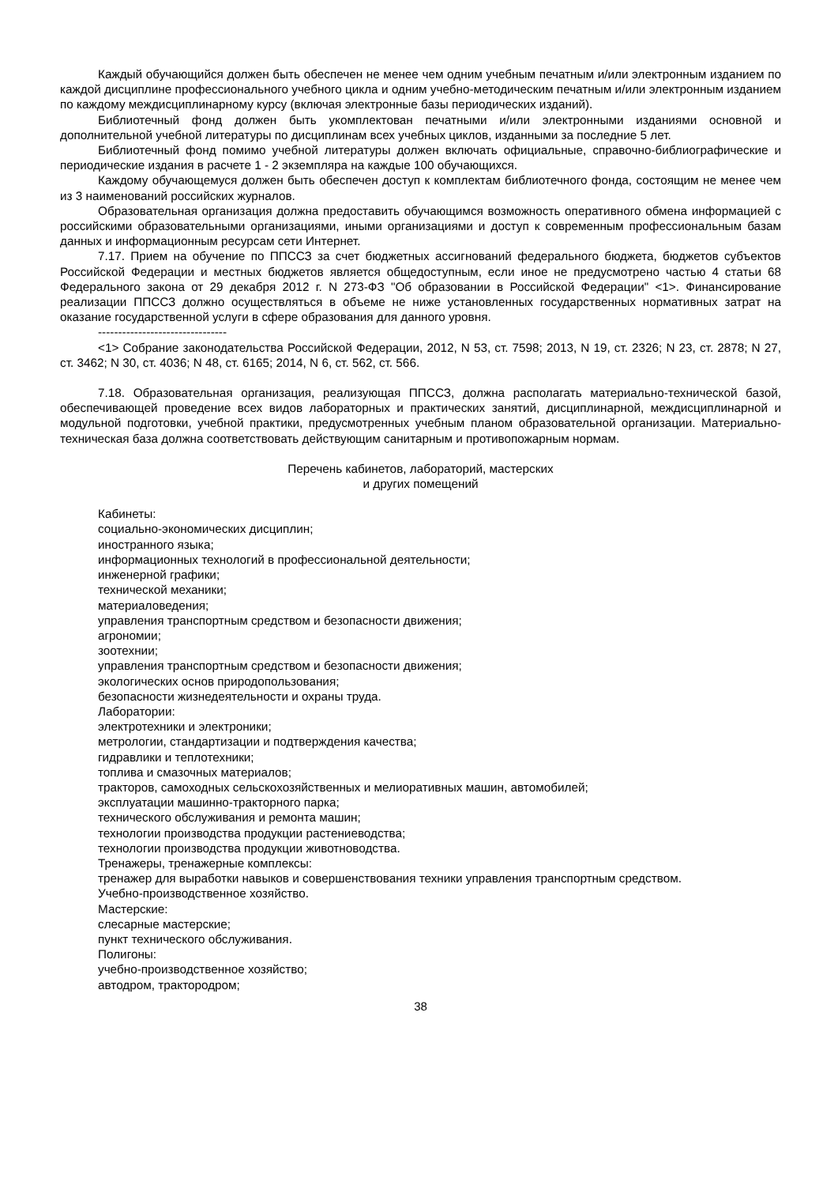Каждый обучающийся должен быть обеспечен не менее чем одним учебным печатным и/или электронным изданием по каждой дисциплине профессионального учебного цикла и одним учебно-методическим печатным и/или электронным изданием по каждому междисциплинарному курсу (включая электронные базы периодических изданий).
Библиотечный фонд должен быть укомплектован печатными и/или электронными изданиями основной и дополнительной учебной литературы по дисциплинам всех учебных циклов, изданными за последние 5 лет.
Библиотечный фонд помимо учебной литературы должен включать официальные, справочно-библиографические и периодические издания в расчете 1 - 2 экземпляра на каждые 100 обучающихся.
Каждому обучающемуся должен быть обеспечен доступ к комплектам библиотечного фонда, состоящим не менее чем из 3 наименований российских журналов.
Образовательная организация должна предоставить обучающимся возможность оперативного обмена информацией с российскими образовательными организациями, иными организациями и доступ к современным профессиональным базам данных и информационным ресурсам сети Интернет.
7.17. Прием на обучение по ППССЗ за счет бюджетных ассигнований федерального бюджета, бюджетов субъектов Российской Федерации и местных бюджетов является общедоступным, если иное не предусмотрено частью 4 статьи 68 Федерального закона от 29 декабря 2012 г. N 273-ФЗ "Об образовании в Российской Федерации" <1>. Финансирование реализации ППССЗ должно осуществляться в объеме не ниже установленных государственных нормативных затрат на оказание государственной услуги в сфере образования для данного уровня.
--------------------------------
<1> Собрание законодательства Российской Федерации, 2012, N 53, ст. 7598; 2013, N 19, ст. 2326; N 23, ст. 2878; N 27, ст. 3462; N 30, ст. 4036; N 48, ст. 6165; 2014, N 6, ст. 562, ст. 566.
7.18. Образовательная организация, реализующая ППССЗ, должна располагать материально-технической базой, обеспечивающей проведение всех видов лабораторных и практических занятий, дисциплинарной, междисциплинарной и модульной подготовки, учебной практики, предусмотренных учебным планом образовательной организации. Материально-техническая база должна соответствовать действующим санитарным и противопожарным нормам.
Перечень кабинетов, лабораторий, мастерских
и других помещений
Кабинеты:
социально-экономических дисциплин;
иностранного языка;
информационных технологий в профессиональной деятельности;
инженерной графики;
технической механики;
материаловедения;
управления транспортным средством и безопасности движения;
агрономии;
зоотехнии;
управления транспортным средством и безопасности движения;
экологических основ природопользования;
безопасности жизнедеятельности и охраны труда.
Лаборатории:
электротехники и электроники;
метрологии, стандартизации и подтверждения качества;
гидравлики и теплотехники;
топлива и смазочных материалов;
тракторов, самоходных сельскохозяйственных и мелиоративных машин, автомобилей;
эксплуатации машинно-тракторного парка;
технического обслуживания и ремонта машин;
технологии производства продукции растениеводства;
технологии производства продукции животноводства.
Тренажеры, тренажерные комплексы:
тренажер для выработки навыков и совершенствования техники управления транспортным средством.
Учебно-производственное хозяйство.
Мастерские:
слесарные мастерские;
пункт технического обслуживания.
Полигоны:
учебно-производственное хозяйство;
автодром, трактородром;
38